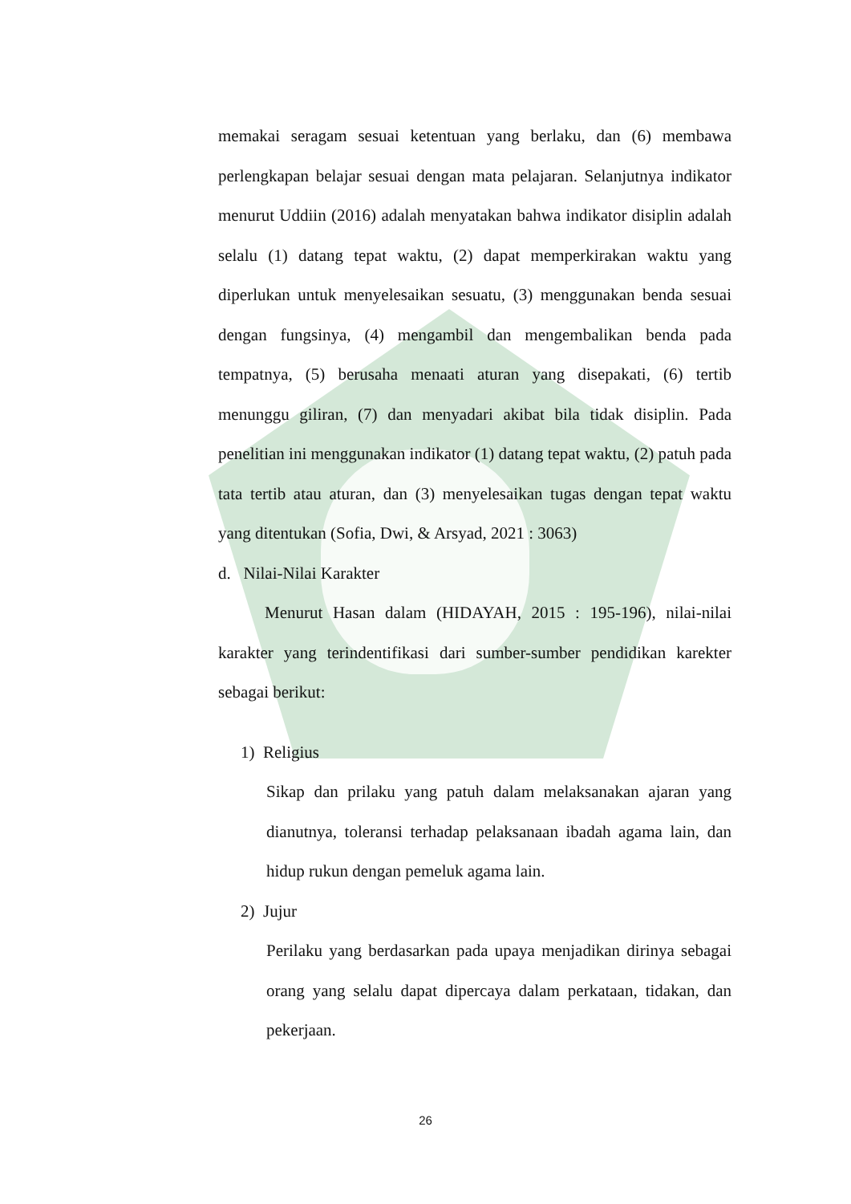memakai seragam sesuai ketentuan yang berlaku, dan (6) membawa perlengkapan belajar sesuai dengan mata pelajaran. Selanjutnya indikator menurut Uddiin (2016) adalah menyatakan bahwa indikator disiplin adalah selalu (1) datang tepat waktu, (2) dapat memperkirakan waktu yang diperlukan untuk menyelesaikan sesuatu, (3) menggunakan benda sesuai dengan fungsinya, (4) mengambil dan mengembalikan benda pada tempatnya, (5) berusaha menaati aturan yang disepakati, (6) tertib menunggu giliran, (7) dan menyadari akibat bila tidak disiplin. Pada penelitian ini menggunakan indikator (1) datang tepat waktu, (2) patuh pada tata tertib atau aturan, dan (3) menyelesaikan tugas dengan tepat waktu yang ditentukan (Sofia, Dwi, & Arsyad, 2021 : 3063)
d. Nilai-Nilai Karakter
Menurut Hasan dalam (HIDAYAH, 2015 : 195-196), nilai-nilai karakter yang terindentifikasi dari sumber-sumber pendidikan karekter sebagai berikut:
1) Religius
Sikap dan prilaku yang patuh dalam melaksanakan ajaran yang dianutnya, toleransi terhadap pelaksanaan ibadah agama lain, dan hidup rukun dengan pemeluk agama lain.
2) Jujur
Perilaku yang berdasarkan pada upaya menjadikan dirinya sebagai orang yang selalu dapat dipercaya dalam perkataan, tidakan, dan pekerjaan.
26